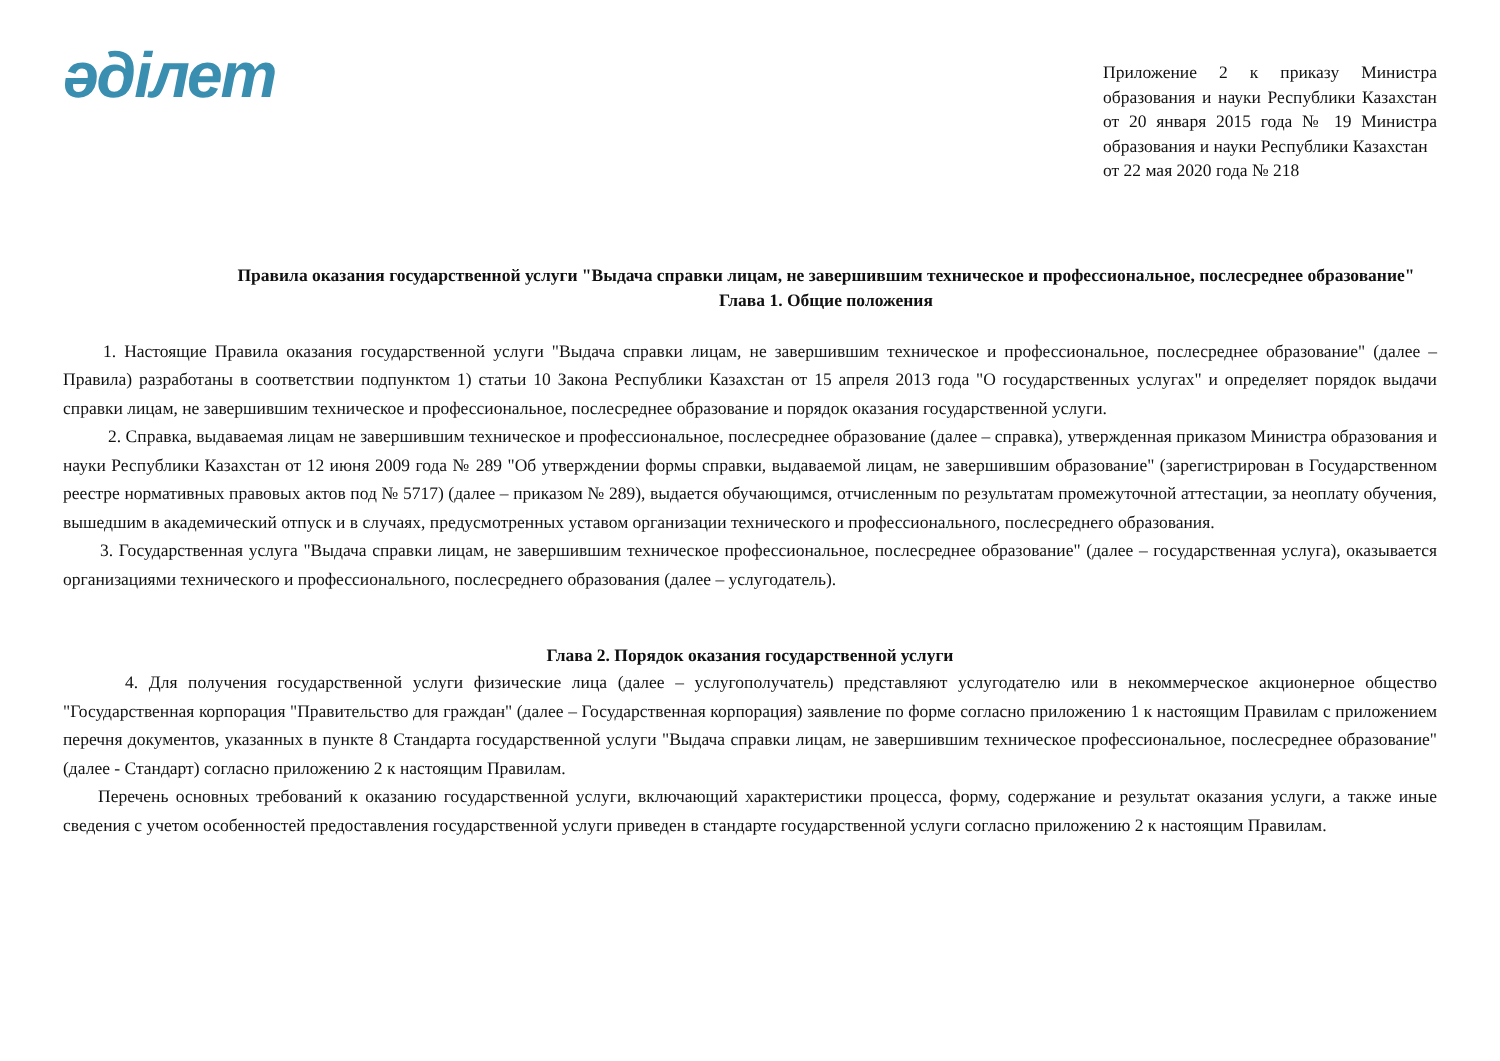әдiлет
Приложение 2 к приказу Министра образования и науки Республики Казахстан от 20 января 2015 года № 19 Министра образования и науки Республики Казахстан
от 22 мая 2020 года № 218
Правила оказания государственной услуги "Выдача справки лицам, не завершившим техническое и профессиональное, послесреднее образование"
Глава 1. Общие положения
1. Настоящие Правила оказания государственной услуги "Выдача справки лицам, не завершившим техническое и профессиональное, послесреднее образование" (далее – Правила) разработаны в соответствии подпунктом 1) статьи 10 Закона Республики Казахстан от 15 апреля 2013 года "О государственных услугах" и определяет порядок выдачи справки лицам, не завершившим техническое и профессиональное, послесреднее образование и порядок оказания государственной услуги.
2. Справка, выдаваемая лицам не завершившим техническое и профессиональное, послесреднее образование (далее – справка), утвержденная приказом Министра образования и науки Республики Казахстан от 12 июня 2009 года № 289 "Об утверждении формы справки, выдаваемой лицам, не завершившим образование" (зарегистрирован в Государственном реестре нормативных правовых актов под № 5717) (далее – приказом № 289), выдается обучающимся, отчисленным по результатам промежуточной аттестации, за неоплату обучения, вышедшим в академический отпуск и в случаях, предусмотренных уставом организации технического и профессионального, послесреднего образования.
3. Государственная услуга "Выдача справки лицам, не завершившим техническое профессиональное, послесреднее образование" (далее – государственная услуга), оказывается организациями технического и профессионального, послесреднего образования (далее – услугодатель).
Глава 2. Порядок оказания государственной услуги
4. Для получения государственной услуги физические лица (далее – услугополучатель) представляют услугодателю или в некоммерческое акционерное общество "Государственная корпорация "Правительство для граждан" (далее – Государственная корпорация) заявление по форме согласно приложению 1 к настоящим Правилам с приложением перечня документов, указанных в пункте 8 Стандарта государственной услуги "Выдача справки лицам, не завершившим техническое профессиональное, послесреднее образование" (далее - Стандарт) согласно приложению 2 к настоящим Правилам.
Перечень основных требований к оказанию государственной услуги, включающий характеристики процесса, форму, содержание и результат оказания услуги, а также иные сведения с учетом особенностей предоставления государственной услуги приведен в стандарте государственной услуги согласно приложению 2 к настоящим Правилам.